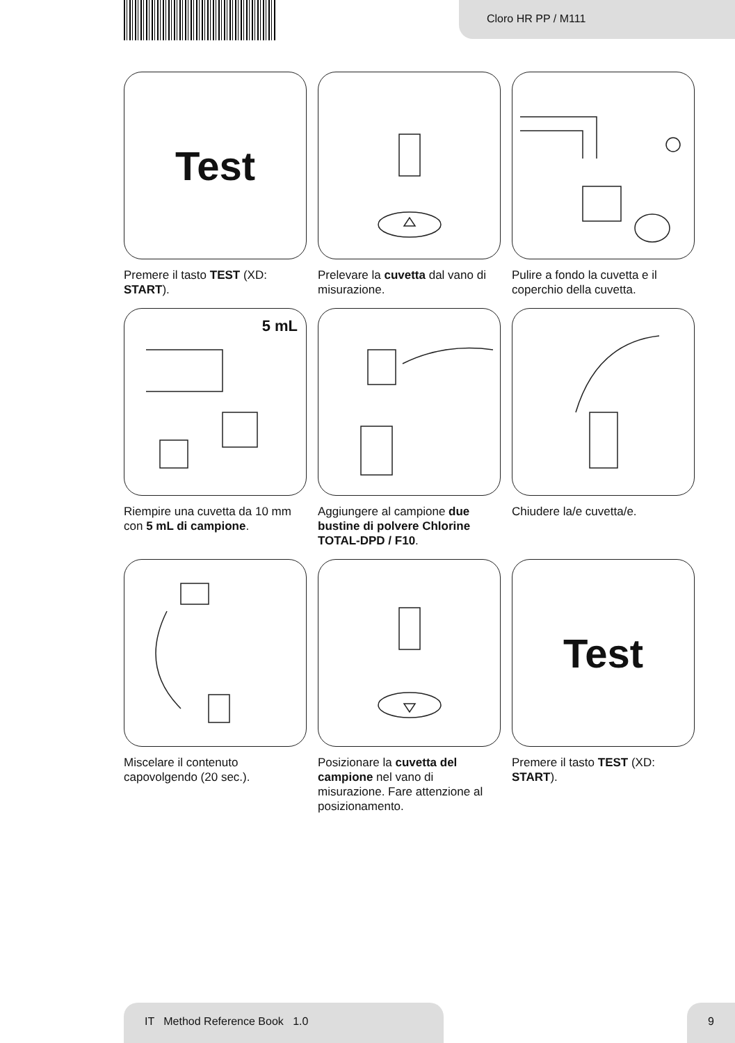Cloro HR PP / M111
Test
Premere il tasto TEST (XD: START).
Prelevare la cuvetta dal vano di misurazione.
Pulire a fondo la cuvetta e il coperchio della cuvetta.
5 mL
Riempire una cuvetta da 10 mm con 5 mL di campione.
Aggiungere al campione due bustine di polvere Chlorine TOTAL-DPD / F10.
Chiudere la/e cuvetta/e.
Miscelare il contenuto capovolgendo (20 sec.).
Posizionare la cuvetta del campione nel vano di misurazione. Fare attenzione al posizionamento.
Test
Premere il tasto TEST (XD: START).
IT Method Reference Book 1.0 9